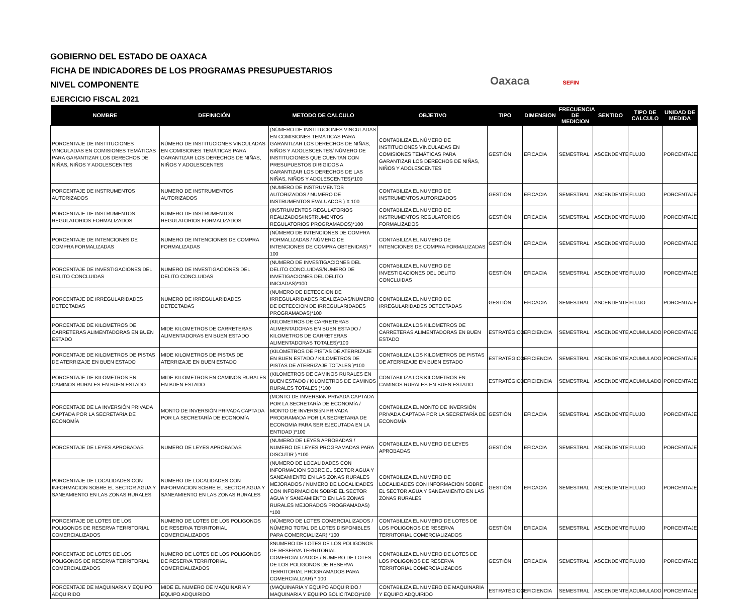GOBIERNO DEL ESTADO DE OAXACA
FICHA DE INDICADORES DE LOS PROGRAMAS PRESUPUESTARIOS
NIVEL COMPONENTE
EJERCICIO FISCAL 2021
Oaxaca SEFIN
| NOMBRE | DEFINICIÓN | METODO DE CALCULO | OBJETIVO | TIPO | DIMENSION | FRECUENCIA DE MEDICION | SENTIDO | TIPO DE CALCULO | UNIDAD DE MEDIDA |
| --- | --- | --- | --- | --- | --- | --- | --- | --- | --- |
| PORCENTAJE DE INSTITUCIONES VINCULADAS EN COMISIONES TEMÁTICAS PARA GARANTIZAR LOS DERECHOS DE NIÑAS, NIÑOS Y ADOLESCENTES | NÚMERO DE INSTITUCIONES VINCULADAS EN COMISIONES TEMÁTICAS PARA GARANTIZAR LOS DERECHOS DE NIÑAS, NIÑOS Y ADOLESCENTES | (NÚMERO DE INSTITUCIONES VINCULADAS EN COMISIONES TEMÁTICAS PARA GARANTIZAR LOS DERECHOS DE NIÑAS, NIÑOS Y ADOLESCENTES/ NÚMERO DE INSTITUCIONES QUE CUENTAN CON PRESUPUESTOS DIRIGIDOS A GARANTIZAR LOS DERECHOS DE LAS NIÑAS, NIÑOS Y ADOLESCENTES)*100 | CONTABILIZA EL NÚMERO DE INSTITUCIONES VINCULADAS EN COMISIONES TEMÁTICAS PARA GARANTIZAR LOS DERECHOS DE NIÑAS, NIÑOS Y ADOLESCENTES | GESTIÓN | EFICACIA | SEMESTRAL | ASCENDENTE | FLUJO | PORCENTAJE |
| PORCENTAJE DE INSTRUMENTOS AUTORIZADOS | NUMERO DE INSTRUMENTOS AUTORIZADOS | (NUMERO DE INSTRUMENTOS AUTORIZADOS / NUMERO DE INSTRUMENTOS EVALUADOS ) X 100 | CONTABILIZA EL NUMERO DE INSTRUMENTOS AUTORIZADOS | GESTIÓN | EFICACIA | SEMESTRAL | ASCENDENTE | FLUJO | PORCENTAJE |
| PORCENTAJE DE INSTRUMENTOS REGULATORIOS FORMALIZADOS | NUMERO DE INSTRUMENTOS REGULATORIOS FORMALIZADOS | (INSTRUMENTOS REGULATORIOS REALIZADOS/INSTRUMENTOS REGULATORIOS PROGRAMADOS)*100 | CONTABILIZA EL NUMERO DE INSTRUMENTOS REGULATORIOS FORMALIZADOS | GESTIÓN | EFICACIA | SEMESTRAL | ASCENDENTE | FLUJO | PORCENTAJE |
| PORCENTAJE DE INTENCIONES DE COMPRA FORMALIZADAS | NUMERO DE INTENCIONES DE COMPRA FORMALIZADAS | (NÚMERO DE INTENCIONES DE COMPRA FORMALIZADAS / NÚMERO DE INTENCIONES DE COMPRA OBTENIDAS) * 100 | CONTABILIZA EL NUMERO DE INTENCIONES DE COMPRA FORMALIZADAS | GESTIÓN | EFICACIA | SEMESTRAL | ASCENDENTE | FLUJO | PORCENTAJE |
| PORCENTAJE DE INVESTIGACIONES DEL DELITO CONCLUIDAS | NUMERO DE INVESTIGACIONES DEL DELITO CONCLUIDAS | (NUMERO DE INVESTIGACIONES DEL DELITO CONCLUIDAS/NUMERO DE INVETIGACIONES DEL DELITO INICIADAS)*100 | CONTABILIZA EL NUMERO DE INVESTIGACIONES DEL DELITO CONCLUIDAS | GESTIÓN | EFICACIA | SEMESTRAL | ASCENDENTE | FLUJO | PORCENTAJE |
| PORCENTAJE DE IRREGULARIDADES DETECTADAS | NUMERO DE IRREGULARIDADES DETECTADAS | (NUMERO DE DETECCION DE IRREGULARIDADES REALIZADAS/NUMERO DE DETECCION DE IRREGULARIDADES PROGRAMADAS)*100 | CONTABILIZA EL NUMERO DE IRREGULARIDADES DETECTADAS | GESTIÓN | EFICACIA | SEMESTRAL | ASCENDENTE | FLUJO | PORCENTAJE |
| PORCENTAJE DE KILOMETROS DE CARRETERAS ALIMENTADORAS EN BUEN ESTADO | MIDE KILOMETROS DE CARRETERAS ALIMENTADORAS EN BUEN ESTADO | (KILOMETROS DE CARRETERAS ALIMENTADORAS EN BUEN ESTADO / KILOMETROS DE CARRETERAS ALIMENTADORAS TOTALES)*100 | CONTABILIZA LOS KILOMETROS DE CARRETERAS ALIMENTADORAS EN BUEN ESTADO | ESTRATÉGICO | EFICIENCIA | SEMESTRAL | ASCENDENTE | ACUMULADO | PORCENTAJE |
| PORCENTAJE DE KILOMETROS DE PISTAS DE ATERRIZAJE EN BUEN ESTADO | MIDE KILOMETROS DE PISTAS DE ATERRIZAJE EN BUEN ESTADO | (KILOMETROS DE PISTAS DE ATERRIZAJE EN BUEN ESTADO / KILOMETROS DE PISTAS DE ATERRIZAJE TOTALES )*100 | CONTABILIZA LOS KILOMETROS DE PISTAS DE ATERRIZAJE EN BUEN ESTADO | ESTRATÉGICO | EFICIENCIA | SEMESTRAL | ASCENDENTE | ACUMULADO | PORCENTAJE |
| PORCENTAJE DE KILOMETROS EN CAMINOS RURALES EN BUEN ESTADO | MIDE KILOMETROS EN CAMINOS RURALES EN BUEN ESTADO | (KILOMETROS DE CAMINOS RURALES EN BUEN ESTADO / KILOMETROS DE CAMINOS RURALES TOTALES )*100 | CONTABILIZA LOS KILOMETROS EN CAMINOS RURALES EN BUEN ESTADO | ESTRATÉGICO | EFICIENCIA | SEMESTRAL | ASCENDENTE | ACUMULADO | PORCENTAJE |
| PORCENTAJE DE LA INVERSIÓN PRIVADA CAPTADA POR LA SECRETARíA DE ECONOMÍA | MONTO DE INVERSIÓN PRIVADA CAPTADA POR LA SECRETARÍA DE ECONOMÍA | (MONTO DE INVERSIóN PRIVADA CAPTADA POR LA SECRETARíA DE ECONOMíA / MONTO DE INVERSIóN PRIVADA PROGRAMADA POR LA SECRETARíA DE ECONOMíA PARA SER EJECUTADA EN LA ENTIDAD )*100 | CONTABILIZA EL MONTO DE INVERSIÓN PRIVADA CAPTADA POR LA SECRETARÍA DE ECONOMÍA | GESTIÓN | EFICACIA | SEMESTRAL | ASCENDENTE | FLUJO | PORCENTAJE |
| PORCENTAJE DE LEYES APROBADAS | NUMERO DE LEYES APROBADAS | (NUMERO DE LEYES APROBADAS / NUMERO DE LEYES PROGRAMADAS PARA DISCUTIR ) *100 | CONTABILIZA EL NUMERO DE LEYES APROBADAS | GESTIÓN | EFICACIA | SEMESTRAL | ASCENDENTE | FLUJO | PORCENTAJE |
| PORCENTAJE DE LOCALIDADES CON INFORMACION SOBRE EL SECTOR AGUA Y SANEAMIENTO EN LAS ZONAS RURALES | NUMERO DE LOCALIDADES CON INFORMACION SOBRE EL SECTOR AGUA Y SANEAMIENTO EN LAS ZONAS RURALES | (NUMERO DE LOCALIDADES CON INFORMACION SOBRE EL SECTOR AGUA Y SANEAMIENTO EN LAS ZONAS RURALES MEJORADOS / NUMERO DE LOCALIDADES CON INFORMACION SOBRE EL SECTOR AGUA Y SANEAMIENTO EN LAS ZONAS RURALES MEJORADOS PROGRAMADAS) *100 | CONTABILIZA EL NUMERO DE LOCALIDADES CON INFORMACION SOBRE EL SECTOR AGUA Y SANEAMIENTO EN LAS ZONAS RURALES | GESTIÓN | EFICACIA | SEMESTRAL | ASCENDENTE | FLUJO | PORCENTAJE |
| PORCENTAJE DE LOTES DE LOS POLIGONOS DE RESERVA TERRITORIAL COMERCIALIZADOS | NUMERO DE LOTES DE LOS POLIGONOS DE RESERVA TERRITORIAL COMERCIALIZADOS | (NÚMERO DE LOTES COMERCIALIZADOS / NÚMERO TOTAL DE LOTES DISPONIBLES PARA COMERCIALIZAR) *100 | CONTABILIZA EL NUMERO DE LOTES DE LOS POLIGONOS DE RESERVA TERRITORIAL COMERCIALIZADOS | GESTIÓN | EFICACIA | SEMESTRAL | ASCENDENTE | FLUJO | PORCENTAJE |
| PORCENTAJE DE LOTES DE LOS POLIGONOS DE RESERVA TERRITORIAL COMERCIALIZADOS | NUMERO DE LOTES DE LOS POLIGONOS DE RESERVA TERRITORIAL COMERCIALIZADOS | 8NUMERO DE LOTES DE LOS POLIGONOS DE RESERVA TERRITORIAL COMERCIALIZADOS / NUMERO DE LOTES DE LOS POLIGONOS DE RESERVA TERRITORIAL PROGRAMADOS PARA COMERCIALIZAR) * 100 | CONTABILIZA EL NUMERO DE LOTES DE LOS POLIGONOS DE RESERVA TERRITORIAL COMERCIALIZADOS | GESTIÓN | EFICACIA | SEMESTRAL | ASCENDENTE | FLUJO | PORCENTAJE |
| PORCENTAJE DE MAQUINARIA Y EQUIPO ADQUIRIDO | MIDE EL NUMERO DE MAQUINARIA Y EQUIPO ADQUIRIDO | (MAQUINARIA Y EQUIPO ADQUIRIDO / MAQUINARIA Y EQUIPO SOLICITADO)*100 | CONTABILIZA EL NUMERO DE MAQUINARIA Y EQUIPO ADQUIRIDO | ESTRATÉGICO | EFICIENCIA | SEMESTRAL | ASCENDENTE | ACUMULADO | PORCENTAJE |